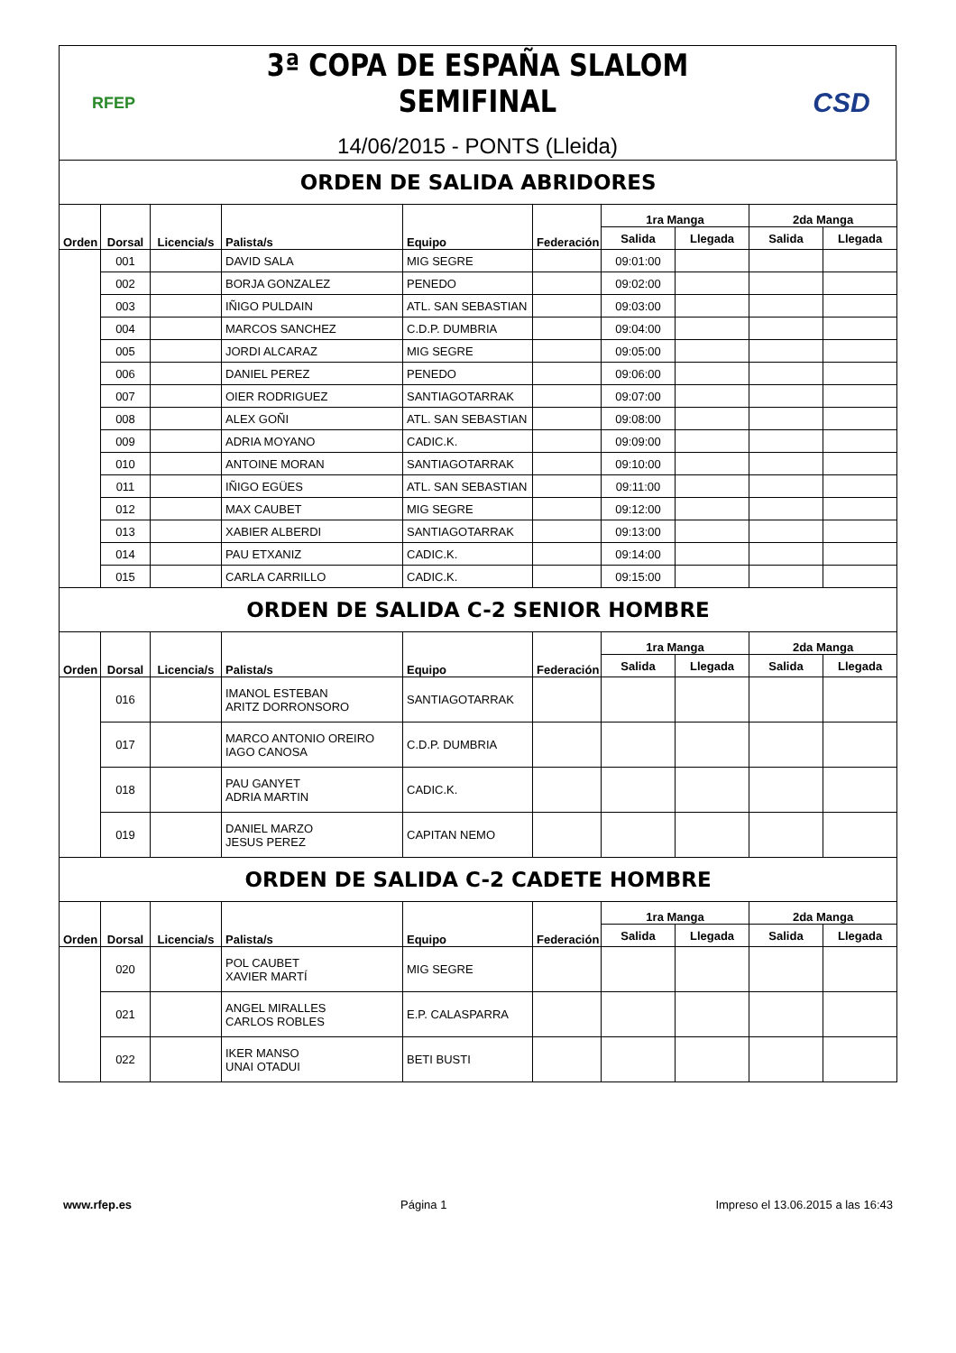RFEP
3ª COPA DE ESPAÑA SLALOM SEMIFINAL
14/06/2015 - PONTS (Lleida)
CSD
| ORDEN DE SALIDA ABRIDORES | | | | | | | | | |
| Orden | Dorsal | Licencia/s | Palista/s | Equipo | Federación | 1ra Manga | | 2da Manga | |
| | | | | | | Salida | Llegada | Salida | Llegada |
| | 001 | | DAVID SALA | MIG SEGRE | | 09:01:00 | | | |
| | 002 | | BORJA GONZALEZ | PENEDO | | 09:02:00 | | | |
| | 003 | | IÑIGO PULDAIN | ATL. SAN SEBASTIAN | | 09:03:00 | | | |
| | 004 | | MARCOS SANCHEZ | C.D.P. DUMBRIA | | 09:04:00 | | | |
| | 005 | | JORDI ALCARAZ | MIG SEGRE | | 09:05:00 | | | |
| | 006 | | DANIEL PEREZ | PENEDO | | 09:06:00 | | | |
| | 007 | | OIER RODRIGUEZ | SANTIAGOTARRAK | | 09:07:00 | | | |
| | 008 | | ALEX GOÑI | ATL. SAN SEBASTIAN | | 09:08:00 | | | |
| | 009 | | ADRIA MOYANO | CADIC.K. | | 09:09:00 | | | |
| | 010 | | ANTOINE MORAN | SANTIAGOTARRAK | | 09:10:00 | | | |
| | 011 | | IÑIGO EGÜES | ATL. SAN SEBASTIAN | | 09:11:00 | | | |
| | 012 | | MAX CAUBET | MIG SEGRE | | 09:12:00 | | | |
| | 013 | | XABIER ALBERDI | SANTIAGOTARRAK | | 09:13:00 | | | |
| | 014 | | PAU ETXANIZ | CADIC.K. | | 09:14:00 | | | |
| | 015 | | CARLA CARRILLO | CADIC.K. | | 09:15:00 | | | |
| ORDEN DE SALIDA C-2 SENIOR HOMBRE | | | | | | | | | |
| Orden | Dorsal | Licencia/s | Palista/s | Equipo | Federación | 1ra Manga | | 2da Manga | |
| | | | | | | Salida | Llegada | Salida | Llegada |
| | 016 | | IMANOL ESTEBAN ARITZ DORRONSORO | SANTIAGOTARRAK | | | | | |
| | 017 | | MARCO ANTONIO OREIRO IAGO CANOSA | C.D.P. DUMBRIA | | | | | |
| | 018 | | PAU GANYET ADRIA MARTIN | CADIC.K. | | | | | |
| | 019 | | DANIEL MARZO JESUS PEREZ | CAPITAN NEMO | | | | | |
| ORDEN DE SALIDA C-2 CADETE HOMBRE | | | | | | | | | |
| Orden | Dorsal | Licencia/s | Palista/s | Equipo | Federación | 1ra Manga | | 2da Manga | |
| | | | | | | Salida | Llegada | Salida | Llegada |
| | 020 | | POL CAUBET XAVIER MARTÍ | MIG SEGRE | | | | | |
| | 021 | | ANGEL MIRALLES CARLOS ROBLES | E.P. CALASPARRA | | | | | |
| | 022 | | IKER MANSO UNAI OTADUI | BETI BUSTI | | | | | |
www.rfep.es Página 1 Impreso el 13.06.2015 a las 16:43